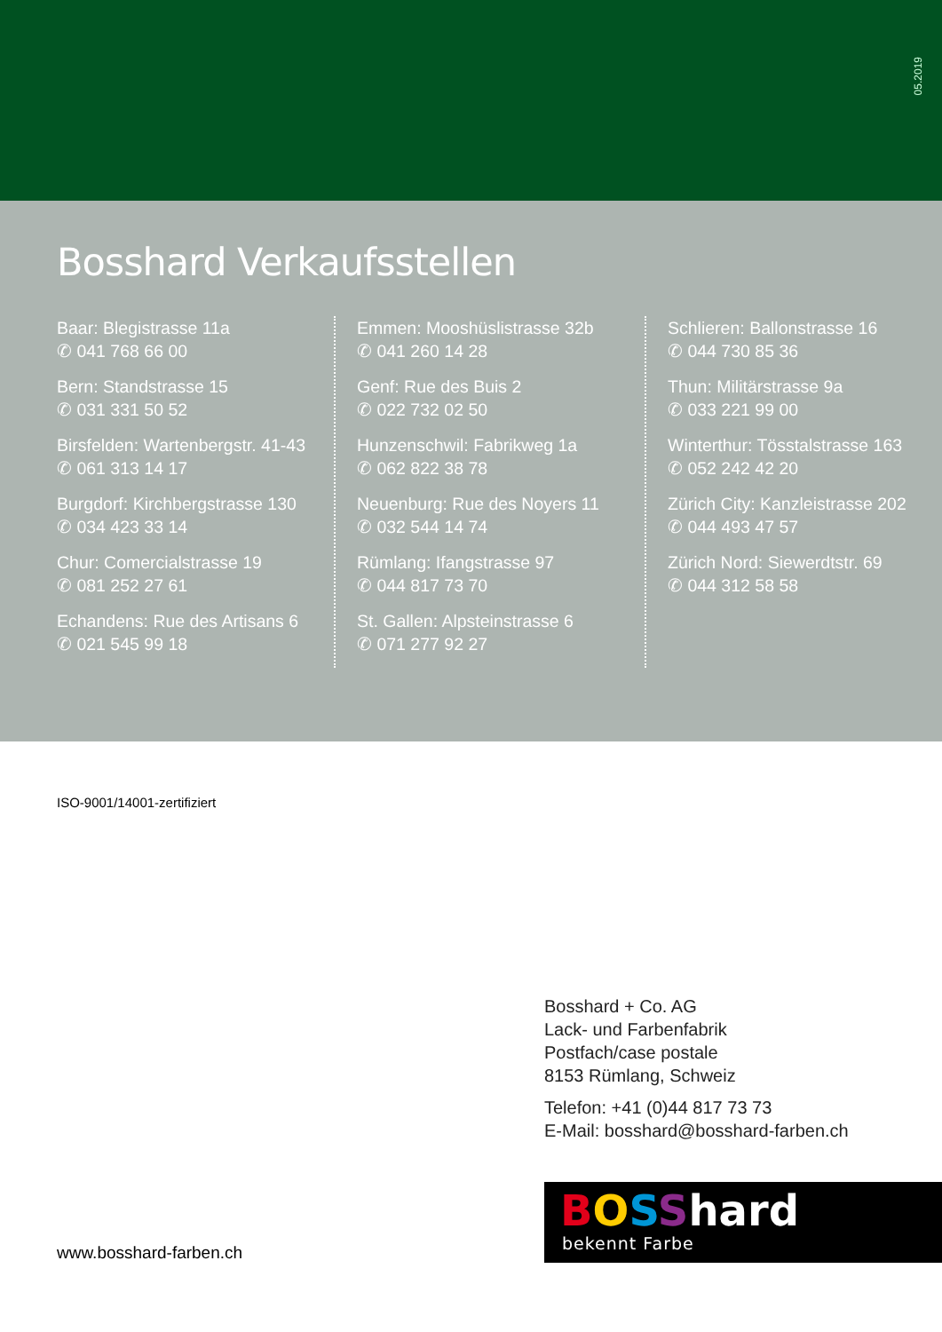05.2019
Bosshard Verkaufsstellen
Baar: Blegistrasse 11a
✆ 041 768 66 00
Bern: Standstrasse 15
✆ 031 331 50 52
Birsfelden: Wartenbergstr. 41-43
✆ 061 313 14 17
Burgdorf: Kirchbergstrasse 130
✆ 034 423 33 14
Chur: Comercialstrasse 19
✆ 081 252 27 61
Echandens: Rue des Artisans 6
✆ 021 545 99 18
Emmen: Mooshüslistrasse 32b
✆ 041 260 14 28
Genf: Rue des Buis 2
✆ 022 732 02 50
Hunzenschwil: Fabrikweg 1a
✆ 062 822 38 78
Neuenburg: Rue des Noyers 11
✆ 032 544 14 74
Rümlang: Ifangstrasse 97
✆ 044 817 73 70
St. Gallen: Alpsteinstrasse 6
✆ 071 277 92 27
Schlieren: Ballonstrasse 16
✆ 044 730 85 36
Thun: Militärstrasse 9a
✆ 033 221 99 00
Winterthur: Tösstalstrasse 163
✆ 052 242 42 20
Zürich City: Kanzleistrasse 202
✆ 044 493 47 57
Zürich Nord: Siewerdtstr. 69
✆ 044 312 58 58
ISO-9001/14001-zertifiziert
Bosshard + Co. AG
Lack- und Farbenfabrik
Postfach/case postale
8153 Rümlang, Schweiz
Telefon: +41 (0)44 817 73 73
E-Mail: bosshard@bosshard-farben.ch
BOSShard
bekennt Farbe
www.bosshard-farben.ch